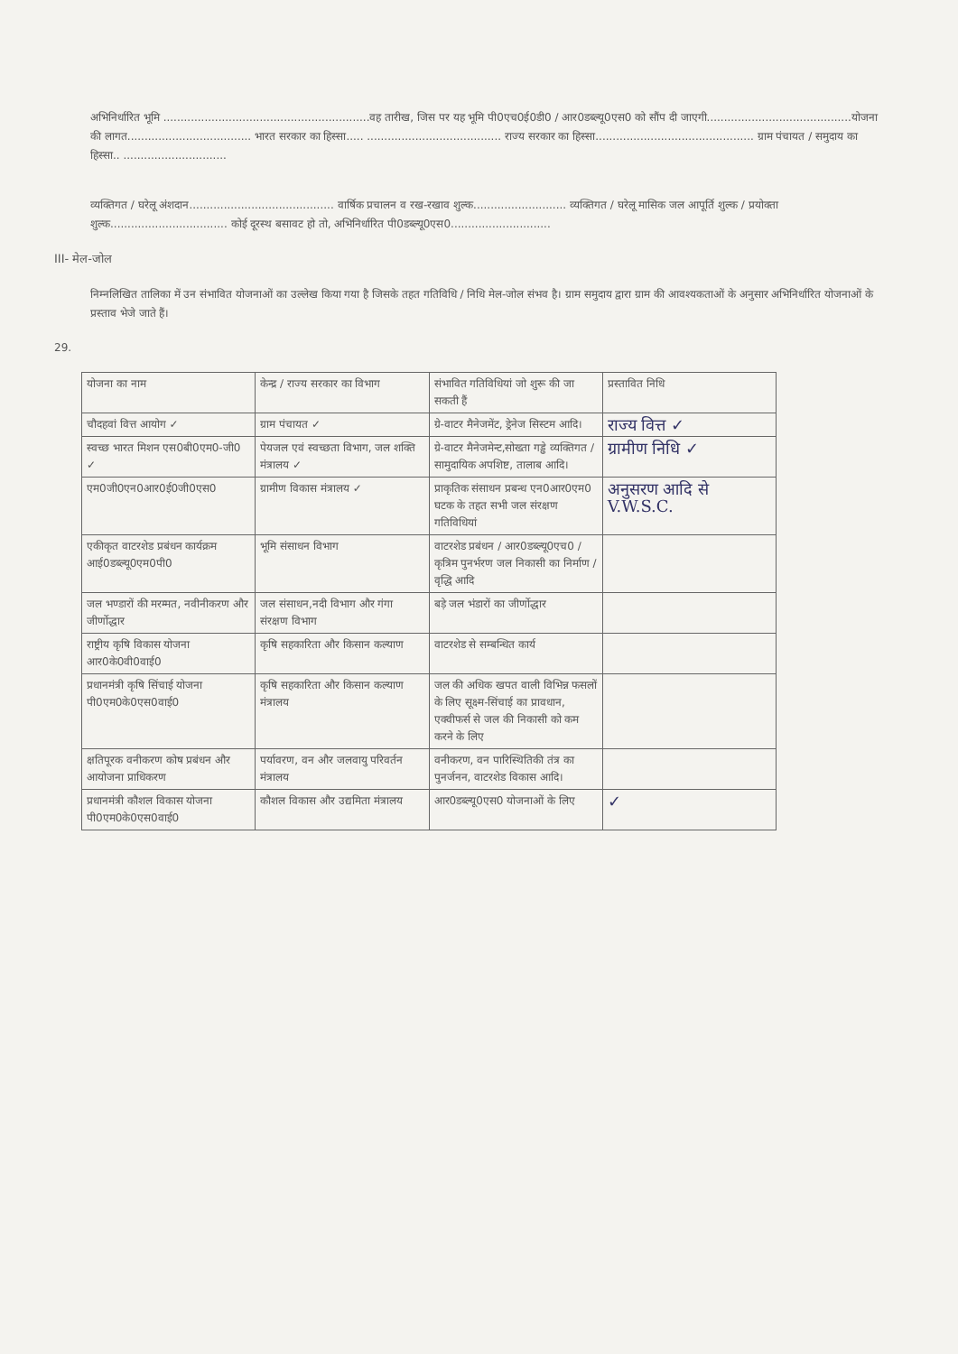अभिनिर्धारित भूमि ............................................................वह तारीख, जिस पर यह भूमि पी0एच0ई0डी0 / आर0डब्ल्यू0एस0 को सौंप दी जाएगी..........................................योजना की लागत.................................... भारत सरकार का हिस्सा..... ....................................... राज्य सरकार का हिस्सा.............................................. ग्राम पंचायत / समुदाय का हिस्सा.. ..............................
व्यक्तिगत / घरेलू अंशदान.......................................... वार्षिक प्रचालन व रख-रखाव शुल्क........................... व्यक्तिगत / घरेलू मासिक जल आपूर्ति शुल्क / प्रयोक्ता शुल्क.................................. कोई दूरस्थ बसावट हो तो, अभिनिर्धारित पी0डब्ल्यू0एस0.............................
III- मेल-जोल
निम्नलिखित तालिका में उन संभावित योजनाओं का उल्लेख किया गया है जिसके तहत गतिविधि / निधि मेल-जोल संभव है। ग्राम समुदाय द्वारा ग्राम की आवश्यकताओं के अनुसार अभिनिर्धारित योजनाओं के प्रस्ताव भेजे जाते हैं।
29.
| योजना का नाम | केन्द्र / राज्य सरकार का विभाग | संभावित गतिविधियां जो शुरू की जा सकती हैं | प्रस्तावित निधि |
| चौदहवां वित्त आयोग ✓ | ग्राम पंचायत ✓ | ग्रे-वाटर मैनेजमेंट, ड्रेनेज सिस्टम आदि। | राज्य वित्त ✓ |
| स्वच्छ भारत मिशन एस0बी0एम0-जी0 ✓ | पेयजल एवं स्वच्छता विभाग, जल शक्ति मंत्रालय ✓ | ग्रे-वाटर मैनेजमेन्ट,सोख्ता गड्ढे व्यक्तिगत / सामुदायिक अपशिष्ट, तालाब आदि। | ग्रामीण निधि ✓ |
| एम0जी0एन0आर0ई0जी0एस0 | ग्रामीण विकास मंत्रालय ✓ | प्राकृतिक संसाधन प्रबन्ध एन0आर0एम0 घटक के तहत सभी जल संरक्षण गतिविधियां | अनुसरण आदि से V.W.S.C. |
| एकीकृत वाटरशेड प्रबंधन कार्यक्रम आई0डब्ल्यू0एम0पी0 | भूमि संसाधन विभाग | वाटरशेड प्रबंधन / आर0डब्ल्यू0एच0 / कृत्रिम पुनर्भरण जल निकासी का निर्माण / वृद्धि आदि | |
| जल भण्डारों की मरम्मत, नवीनीकरण और जीर्णोद्धार | जल संसाधन,नदी विभाग और गंगा संरक्षण विभाग | बड़े जल भंडारों का जीर्णोद्धार | |
| राष्ट्रीय कृषि विकास योजना आर0के0वी0वाई0 | कृषि सहकारिता और किसान कल्याण | वाटरशेड से सम्बन्धित कार्य | |
| प्रधानमंत्री कृषि सिंचाई योजना पी0एम0के0एस0वाई0 | कृषि सहकारिता और किसान कल्याण मंत्रालय | जल की अधिक खपत वाली विभिन्न फसलों के लिए सूक्ष्म-सिंचाई का प्रावधान, एक्वीफर्स से जल की निकासी को कम करने के लिए | |
| क्षतिपूरक वनीकरण कोष प्रबंधन और आयोजना प्राधिकरण | पर्यावरण, वन और जलवायु परिवर्तन मंत्रालय | वनीकरण, वन पारिस्थितिकी तंत्र का पुनर्जनन, वाटरशेड विकास आदि। | |
| प्रधानमंत्री कौशल विकास योजना पी0एम0के0एस0वाई0 | कौशल विकास और उद्यमिता मंत्रालय | आर0डब्ल्यू0एस0 योजनाओं के लिए | ✓ |